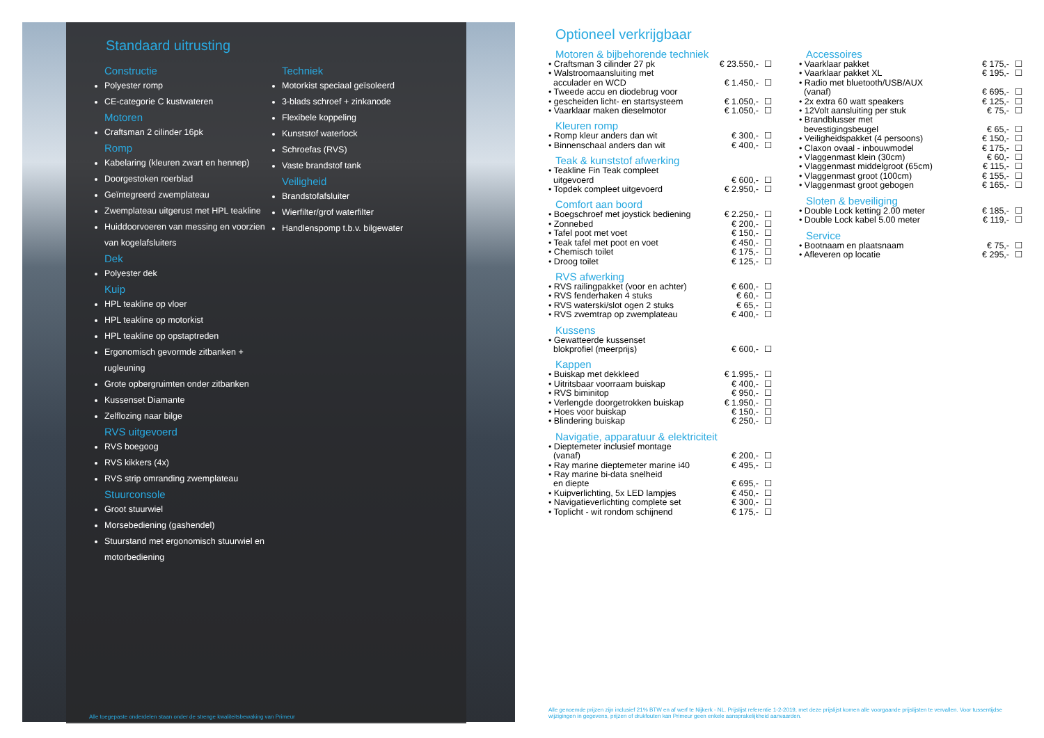Standaard uitrusting
Constructie
Polyester romp
CE-categorie C kustwateren
Motoren
Craftsman 2 cilinder 16pk
Romp
Kabelaring (kleuren zwart en hennep)
Doorgestoken roerblad
Geïntegreerd zwemplateau
Zwemplateau uitgerust met HPL teakline
Huiddoorvoeren van messing en voorzien van kogelafsluiters
Dek
Polyester dek
Kuip
HPL teakline op vloer
HPL teakline op motorkist
HPL teakline op opstaptreden
Ergonomisch gevormde zitbanken + rugleuning
Grote opbergruimten onder zitbanken
Kussenset Diamante
Zelflozing naar bilge
RVS uitgevoerd
RVS boegoog
RVS kikkers (4x)
RVS strip omranding zwemplateau
Stuurconsole
Groot stuurwiel
Morsebediening (gashendel)
Stuurstand met ergonomisch stuurwiel en motorbediening
Techniek
Motorkist speciaal geïsoleerd
3-blads schroef + zinkanode
Flexibele koppeling
Kunststof waterlock
Schroefas (RVS)
Vaste brandstof tank
Veiligheid
Brandstofafsluiter
Wierfilter/grof waterfilter
Handlenspomp t.b.v. bilgewater
Alle toegepaste onderdelen staan onder de strenge kwaliteitsbewaking van Primeur
Optioneel verkrijgbaar
Motoren & bijbehorende techniek
| • Craftsman 3 cilinder 27 pk | € 23.550,- | ☐ |
| • Walstroomaansluiting met acculader en WCD | € 1.450,- | ☐ |
| • Tweede accu en diodebrug voor • gescheiden licht- en startsysteem | € 1.050,- | ☐ |
| • Vaarklaar maken dieselmotor | € 1.050,- | ☐ |
Kleuren romp
| • Romp kleur anders dan wit | € 300,- | ☐ |
| • Binnenschaal anders dan wit | € 400,- | ☐ |
Teak & kunststof afwerking
| • Teakline Fin Teak compleet uitgevoerd | € 600,- | ☐ |
| • Topdek compleet uitgevoerd | € 2.950,- | ☐ |
Comfort aan boord
| • Boegschroef met joystick bediening | € 2.250,- | ☐ |
| • Zonnebed | € 200,- | ☐ |
| • Tafel poot met voet | € 150,- | ☐ |
| • Teak tafel met poot en voet | € 450,- | ☐ |
| • Chemisch toilet | € 175,- | ☐ |
| • Droog toilet | € 125,- | ☐ |
RVS afwerking
| • RVS railingpakket (voor en achter) | € 600,- | ☐ |
| • RVS fenderhaken 4 stuks | € 60,- | ☐ |
| • RVS waterski/slot ogen 2 stuks | € 65,- | ☐ |
| • RVS zwemtrap op zwemplateau | € 400,- | ☐ |
Kussens
| • Gewatteerde kussenset blokprofiel (meerprijs) | € 600,- | ☐ |
Kappen
| • Buiskap met dekkleed | € 1.995,- | ☐ |
| • Uitritsbaar voorraam buiskap | € 400,- | ☐ |
| • RVS biminitop | € 950,- | ☐ |
| • Verlengde doorgetrokken buiskap | € 1.950,- | ☐ |
| • Hoes voor buiskap | € 150,- | ☐ |
| • Blindering buiskap | € 250,- | ☐ |
Navigatie, apparatuur & elektriciteit
| • Dieptemeter inclusief montage (vanaf) | € 200,- | ☐ |
| • Ray marine dieptemeter marine i40 | € 495,- | ☐ |
| • Ray marine bi-data snelheid en diepte | € 695,- | ☐ |
| • Kuipverlichting, 5x LED lampjes | € 450,- | ☐ |
| • Navigatieverlichting complete set | € 300,- | ☐ |
| • Toplicht - wit rondom schijnend | € 175,- | ☐ |
Accessoires
| • Vaarklaar pakket | € 175,- | ☐ |
| • Vaarklaar pakket XL | € 195,- | ☐ |
| • Radio met bluetooth/USB/AUX (vanaf) | € 695,- | ☐ |
| • 2x extra 60 watt speakers | € 125,- | ☐ |
| • 12Volt aansluiting per stuk | € 75,- | ☐ |
| • Brandblusser met bevestigingsbeugel | € 65,- | ☐ |
| • Veiligheidspakket (4 persoons) | € 150,- | ☐ |
| • Claxon ovaal - inbouwmodel | € 175,- | ☐ |
| • Vlaggenmast klein (30cm) | € 60,- | ☐ |
| • Vlaggenmast middelgroot (65cm) | € 115,- | ☐ |
| • Vlaggenmast groot (100cm) | € 155,- | ☐ |
| • Vlaggenmast groot gebogen | € 165,- | ☐ |
Sloten & beveiliging
| • Double Lock ketting 2.00 meter | € 185,- | ☐ |
| • Double Lock kabel 5.00 meter | € 119,- | ☐ |
Service
| • Bootnaam en plaatsnaam | € 75,- | ☐ |
| • Afleveren op locatie | € 295,- | ☐ |
Alle genoemde prijzen zijn inclusief 21% BTW en af werf te Nijkerk - NL. Prijslijst referentie 1-2-2019, met deze prijslijst komen alle voorgaande prijslijsten te vervallen. Voor tussentijdse wijzigingen in gegevens, prijzen of drukfouten kan Primeur geen enkele aansprakelijkheid aanvaarden.